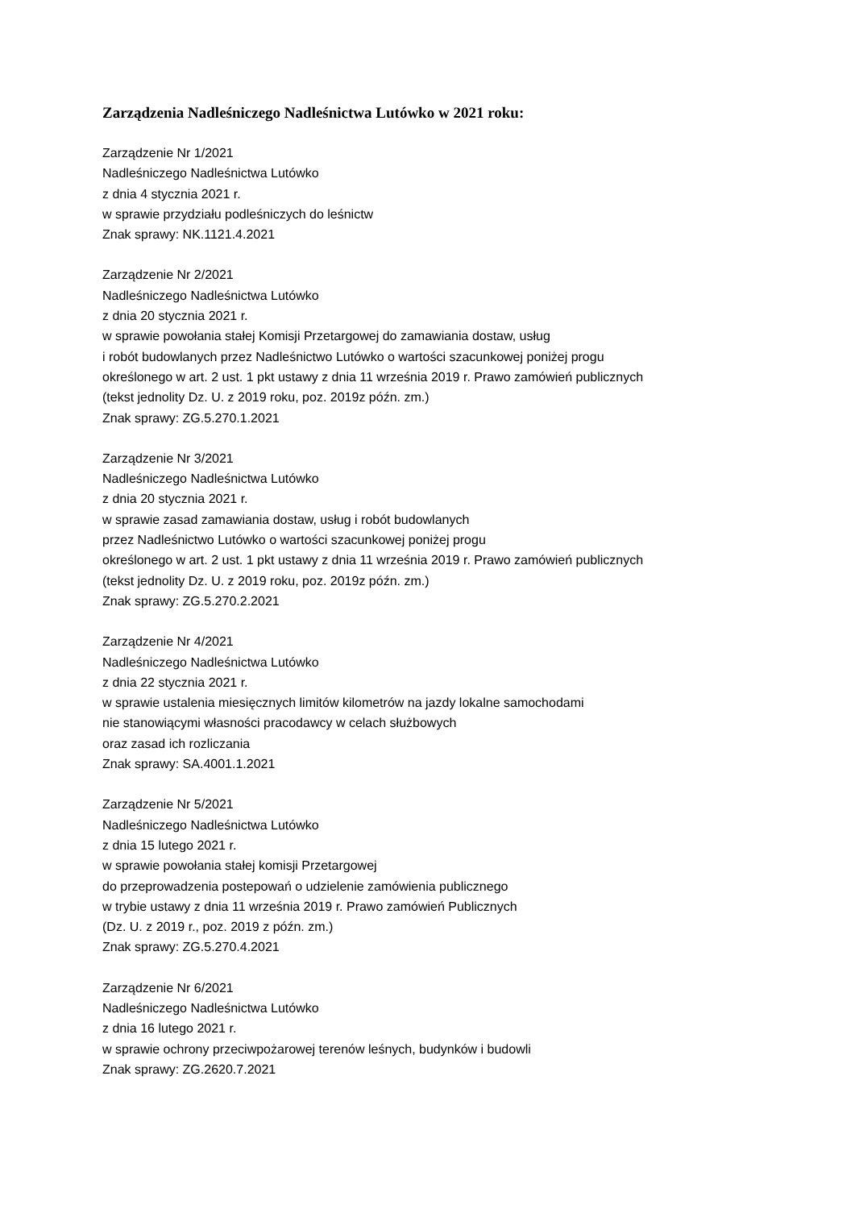Zarządzenia Nadleśniczego Nadleśnictwa Lutówko w 2021 roku:
Zarządzenie Nr 1/2021
Nadleśniczego Nadleśnictwa Lutówko
z dnia 4 stycznia 2021 r.
w sprawie przydziału podleśniczych do leśnictw
Znak sprawy: NK.1121.4.2021
Zarządzenie Nr 2/2021
Nadleśniczego Nadleśnictwa Lutówko
z dnia 20 stycznia 2021 r.
w sprawie powołania stałej Komisji Przetargowej do zamawiania dostaw, usług
i robót budowlanych przez Nadleśnictwo Lutówko o wartości szacunkowej poniżej progu
określonego w art. 2 ust. 1 pkt ustawy z dnia 11 września 2019 r. Prawo zamówień publicznych
(tekst jednolity Dz. U. z 2019 roku, poz. 2019z późn. zm.)
Znak sprawy: ZG.5.270.1.2021
Zarządzenie Nr 3/2021
Nadleśniczego Nadleśnictwa Lutówko
z dnia 20 stycznia 2021 r.
w sprawie zasad zamawiania dostaw, usług i robót budowlanych
przez Nadleśnictwo Lutówko o wartości szacunkowej poniżej progu
określonego w art. 2 ust. 1 pkt ustawy z dnia 11 września 2019 r. Prawo zamówień publicznych
(tekst jednolity Dz. U. z 2019 roku, poz. 2019z późn. zm.)
Znak sprawy: ZG.5.270.2.2021
Zarządzenie Nr 4/2021
Nadleśniczego Nadleśnictwa Lutówko
z dnia 22 stycznia 2021 r.
w sprawie ustalenia miesięcznych limitów kilometrów na jazdy lokalne samochodami
nie stanowiącymi własności pracodawcy w celach służbowych
oraz zasad ich rozliczania
Znak sprawy: SA.4001.1.2021
Zarządzenie Nr 5/2021
Nadleśniczego Nadleśnictwa Lutówko
z dnia 15 lutego 2021 r.
w sprawie powołania stałej komisji Przetargowej
do przeprowadzenia postepowań o udzielenie zamówienia publicznego
w trybie ustawy z dnia 11 września 2019 r. Prawo zamówień Publicznych
(Dz. U. z 2019 r., poz. 2019 z późn. zm.)
Znak sprawy: ZG.5.270.4.2021
Zarządzenie Nr 6/2021
Nadleśniczego Nadleśnictwa Lutówko
z dnia 16 lutego 2021 r.
w sprawie ochrony przeciwpożarowej terenów leśnych, budynków i budowli
Znak sprawy: ZG.2620.7.2021